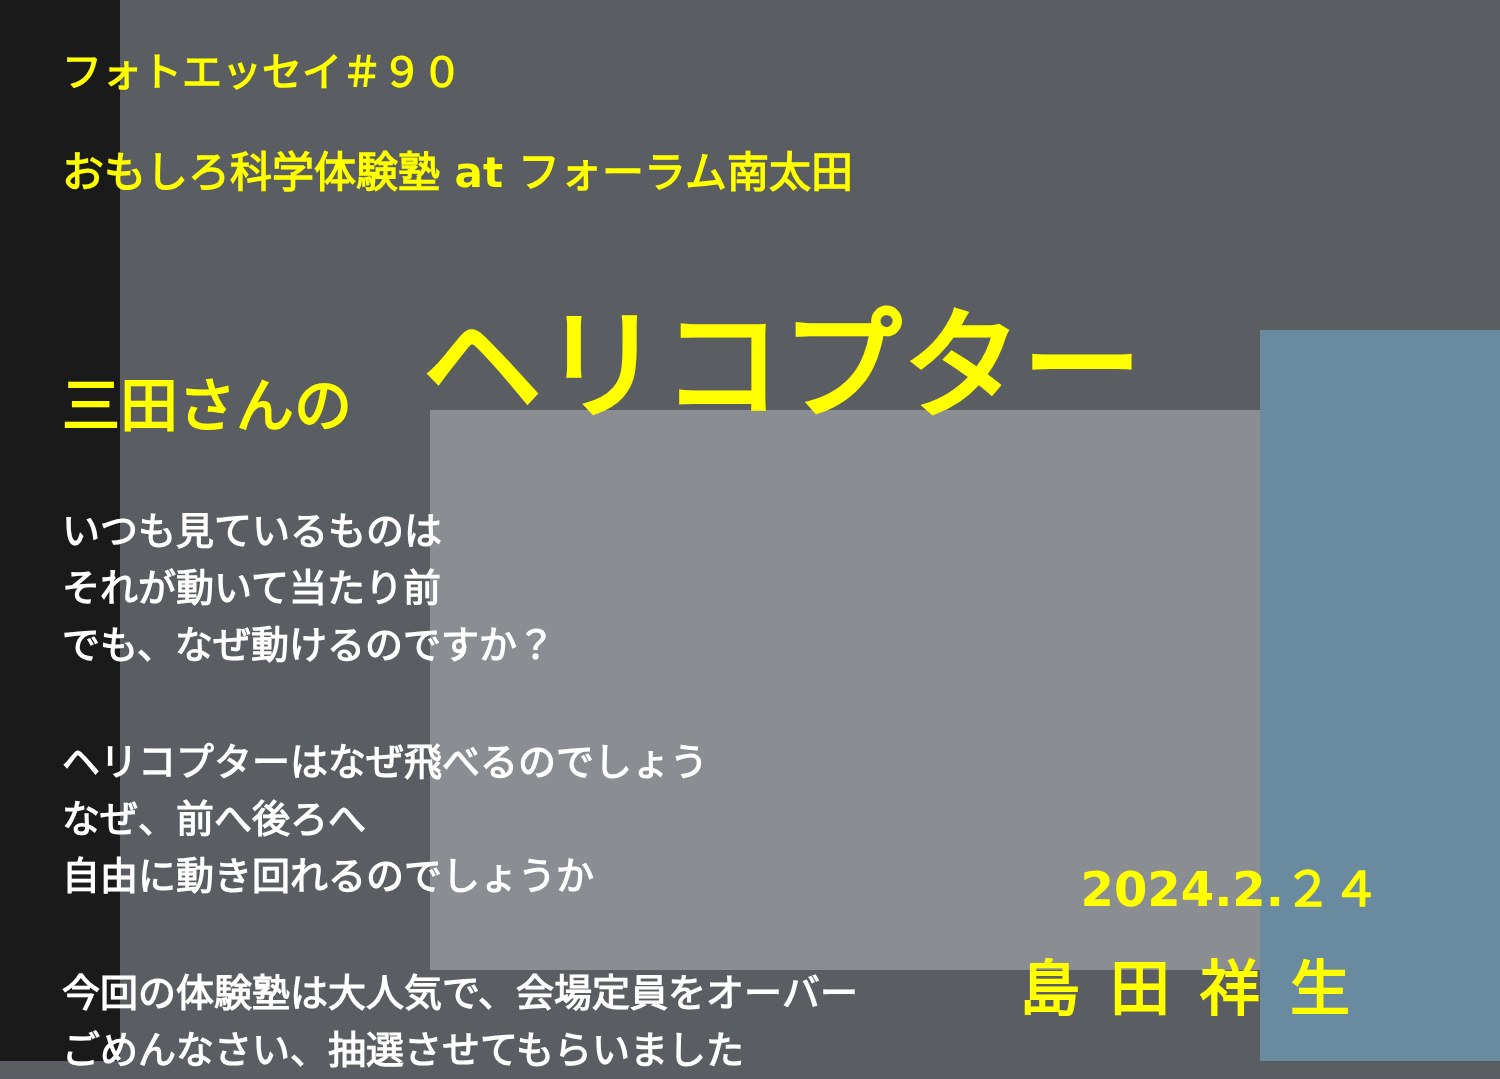フォトエッセイ＃９０
おもしろ科学体験塾 at フォーラム南太田
三田さんの ヘリコプター
いつも見ているものは
それが動いて当たり前
でも、なぜ動けるのですか？
ヘリコプターはなぜ飛べるのでしょう
なぜ、前へ後ろへ
自由に動き回れるのでしょうか
今回の体験塾は大人気で、会場定員をオーバー
ごめんなさい、抽選させてもらいました
2024.2.２４
島田祥生